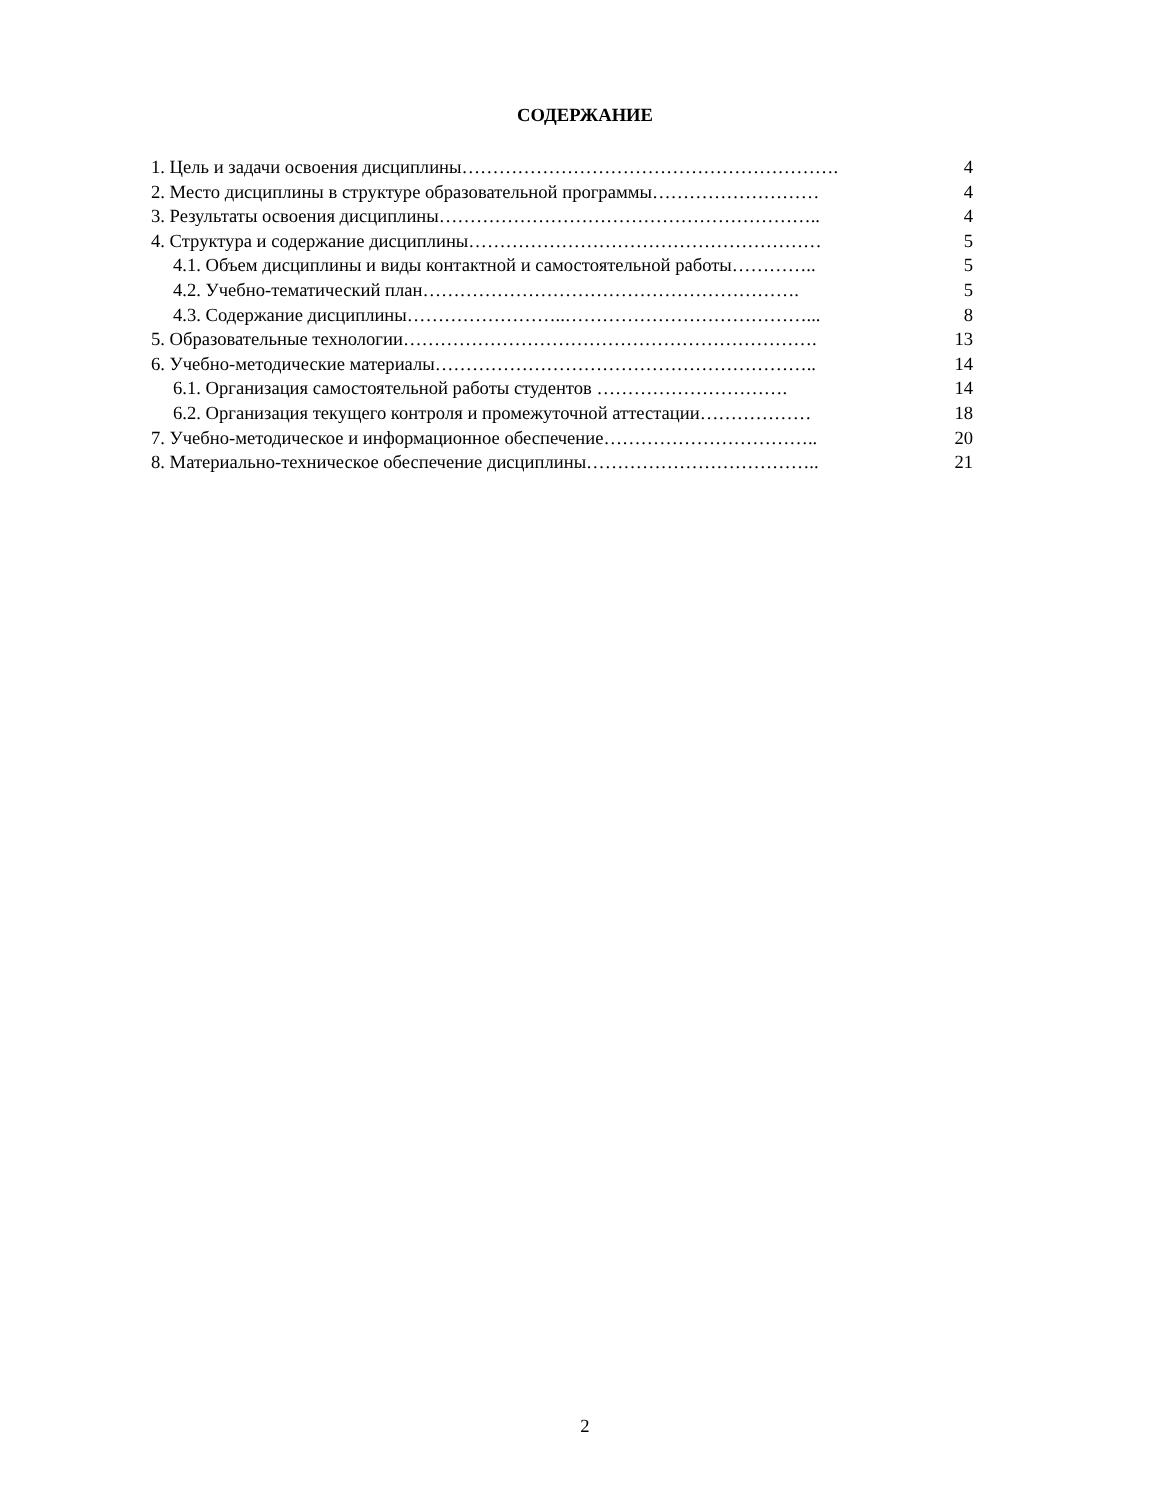СОДЕРЖАНИЕ
1. Цель и задачи освоения дисциплины……………………………………………………. 4
2. Место дисциплины в структуре образовательной программы……………………… 4
3. Результаты освоения дисциплины…………………………………………………….. 4
4. Структура и содержание дисциплины………………………………………………… 5
4.1. Объем дисциплины и виды контактной и самостоятельной работы………….. 5
4.2. Учебно-тематический план……………………………………………………. 5
4.3. Содержание дисциплины……………………..…………………………………... 8
5. Образовательные технологии…………………………………………………………. 13
6. Учебно-методические материалы…………………………………………………….. 14
6.1. Организация самостоятельной работы студентов …………………………. 14
6.2. Организация текущего контроля и промежуточной аттестации……………… 18
7. Учебно-методическое и информационное обеспечение…………………………….. 20
8. Материально-техническое обеспечение дисциплины……………………………….. 21
2